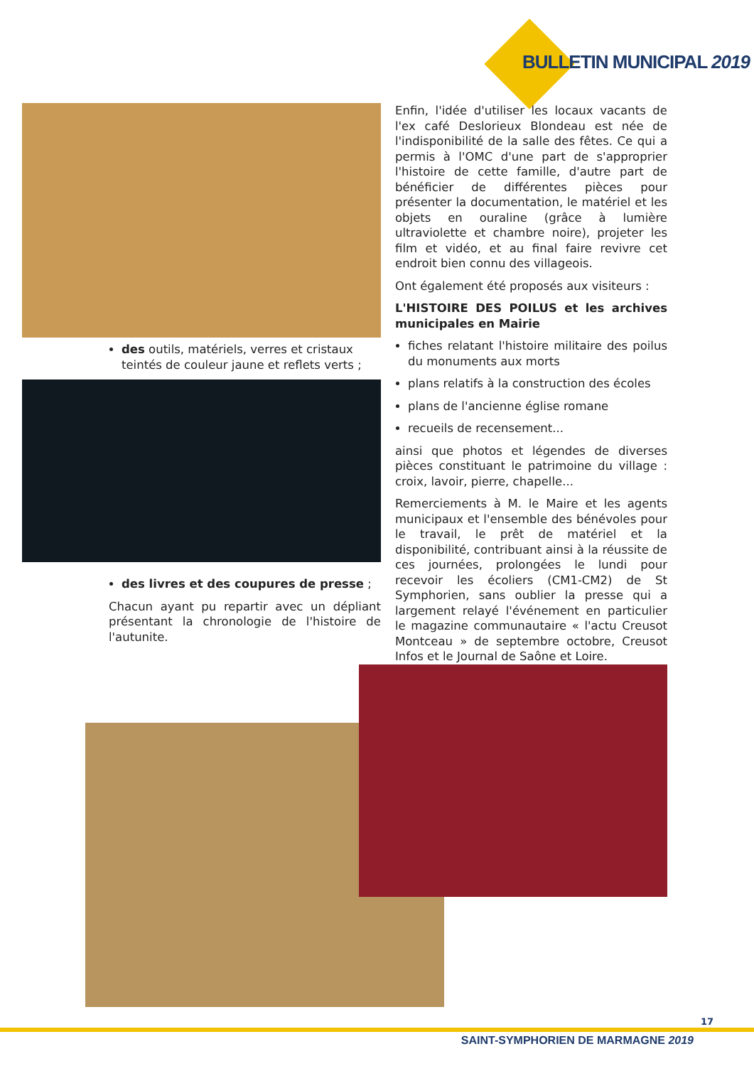BULLETIN MUNICIPAL 2019
des outils, matériels, verres et cristaux teintés de couleur jaune et reflets verts ;
des livres et des coupures de presse ;
Chacun ayant pu repartir avec un dépliant présentant la chronologie de l'histoire de l'autunite.
Enfin, l'idée d'utiliser les locaux vacants de l'ex café Deslorieux Blondeau est née de l'indisponibilité de la salle des fêtes. Ce qui a permis à l'OMC d'une part de s'approprier l'histoire de cette famille, d'autre part de bénéficier de différentes pièces pour présenter la documentation, le matériel et les objets en ouraline (grâce à lumière ultraviolette et chambre noire), projeter les film et vidéo, et au final faire revivre cet endroit bien connu des villageois.
Ont également été proposés aux visiteurs :
L'HISTOIRE DES POILUS et les archives municipales en Mairie
fiches relatant l'histoire militaire des poilus du monuments aux morts
plans relatifs à la construction des écoles
plans de l'ancienne église romane
recueils de recensement...
ainsi que photos et légendes de diverses pièces constituant le patrimoine du village : croix, lavoir, pierre, chapelle...
Remerciements à M. le Maire et les agents municipaux et l'ensemble des bénévoles pour le travail, le prêt de matériel et la disponibilité, contribuant ainsi à la réussite de ces journées, prolongées le lundi pour recevoir les écoliers (CM1-CM2) de St Symphorien, sans oublier la presse qui a largement relayé l'événement en particulier le magazine communautaire « l'actu Creusot Montceau » de septembre octobre, Creusot Infos et le Journal de Saône et Loire.
17
SAINT-SYMPHORIEN DE MARMAGNE 2019